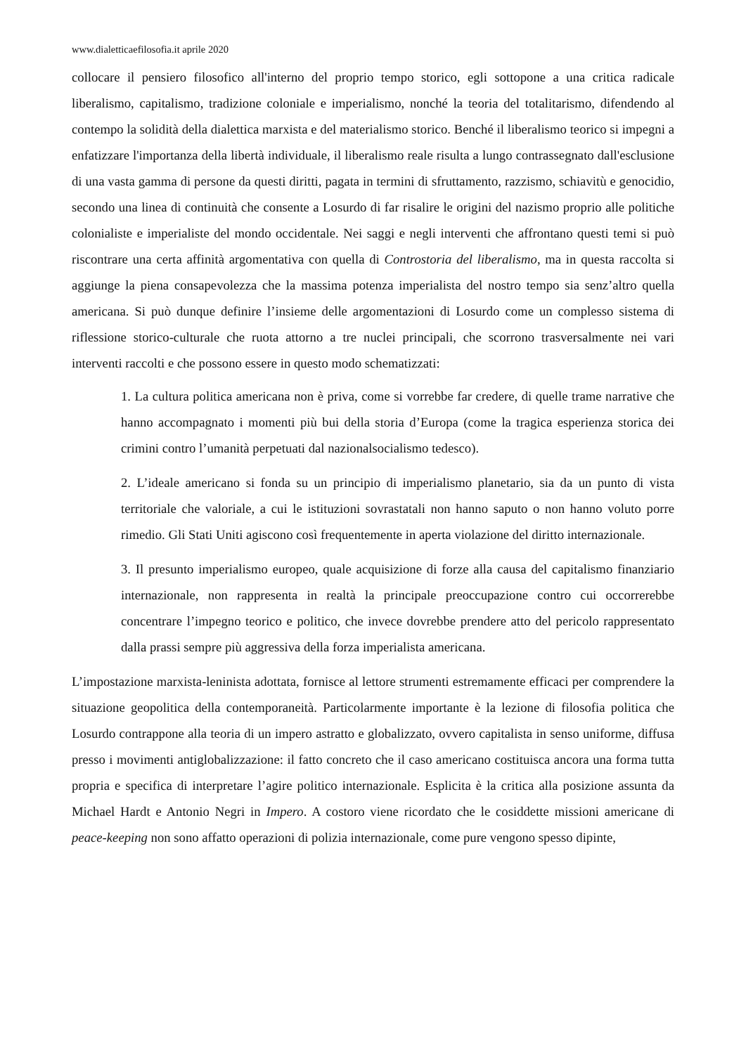www.dialetticaefilosofia.it aprile 2020
collocare il pensiero filosofico all'interno del proprio tempo storico, egli sottopone a una critica radicale liberalismo, capitalismo, tradizione coloniale e imperialismo, nonché la teoria del totalitarismo, difendendo al contempo la solidità della dialettica marxista e del materialismo storico. Benché il liberalismo teorico si impegni a enfatizzare l'importanza della libertà individuale, il liberalismo reale risulta a lungo contrassegnato dall'esclusione di una vasta gamma di persone da questi diritti, pagata in termini di sfruttamento, razzismo, schiavitù e genocidio, secondo una linea di continuità che consente a Losurdo di far risalire le origini del nazismo proprio alle politiche colonialiste e imperialiste del mondo occidentale. Nei saggi e negli interventi che affrontano questi temi si può riscontrare una certa affinità argomentativa con quella di Controstoria del liberalismo, ma in questa raccolta si aggiunge la piena consapevolezza che la massima potenza imperialista del nostro tempo sia senz’altro quella americana. Si può dunque definire l’insieme delle argomentazioni di Losurdo come un complesso sistema di riflessione storico-culturale che ruota attorno a tre nuclei principali, che scorrono trasversalmente nei vari interventi raccolti e che possono essere in questo modo schematizzati:
1. La cultura politica americana non è priva, come si vorrebbe far credere, di quelle trame narrative che hanno accompagnato i momenti più bui della storia d’Europa (come la tragica esperienza storica dei crimini contro l’umanità perpetuati dal nazionalsocialismo tedesco).
2. L’ideale americano si fonda su un principio di imperialismo planetario, sia da un punto di vista territoriale che valoriale, a cui le istituzioni sovrastatali non hanno saputo o non hanno voluto porre rimedio. Gli Stati Uniti agiscono così frequentemente in aperta violazione del diritto internazionale.
3. Il presunto imperialismo europeo, quale acquisizione di forze alla causa del capitalismo finanziario internazionale, non rappresenta in realtà la principale preoccupazione contro cui occorrerebbe concentrare l’impegno teorico e politico, che invece dovrebbe prendere atto del pericolo rappresentato dalla prassi sempre più aggressiva della forza imperialista americana.
L’impostazione marxista-leninista adottata, fornisce al lettore strumenti estremamente efficaci per comprendere la situazione geopolitica della contemporaneità. Particolarmente importante è la lezione di filosofia politica che Losurdo contrappone alla teoria di un impero astratto e globalizzato, ovvero capitalista in senso uniforme, diffusa presso i movimenti antiglobalizzazione: il fatto concreto che il caso americano costituisca ancora una forma tutta propria e specifica di interpretare l’agire politico internazionale. Esplicita è la critica alla posizione assunta da Michael Hardt e Antonio Negri in Impero. A costoro viene ricordato che le cosiddette missioni americane di peace-keeping non sono affatto operazioni di polizia internazionale, come pure vengono spesso dipinte,